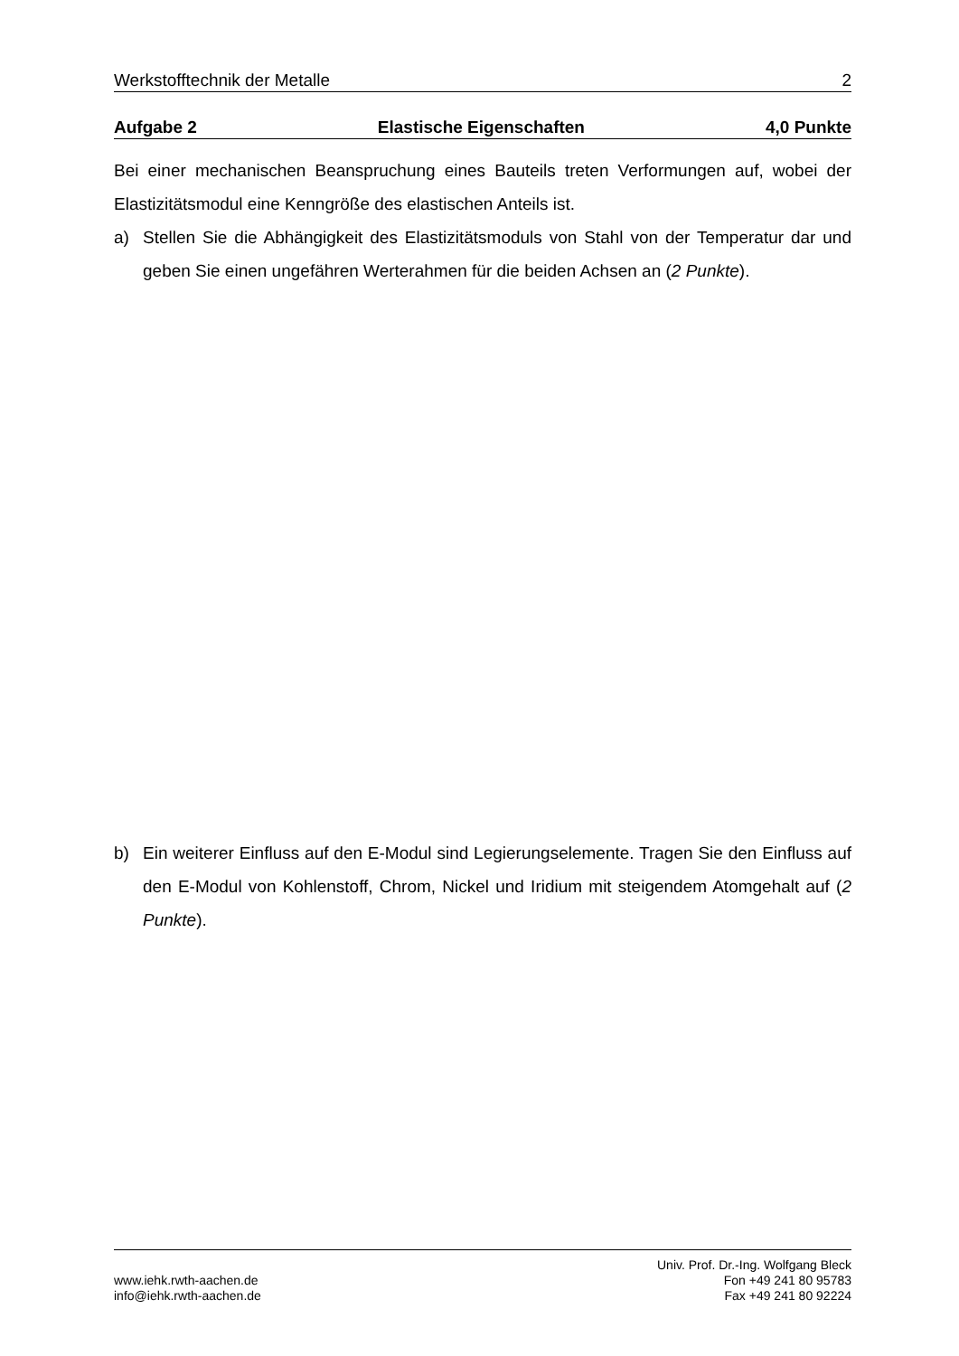Werkstofftechnik der Metalle 2
Aufgabe 2 Elastische Eigenschaften 4,0 Punkte
Bei einer mechanischen Beanspruchung eines Bauteils treten Verformungen auf, wobei der Elastizitätsmodul eine Kenngröße des elastischen Anteils ist.
a) Stellen Sie die Abhängigkeit des Elastizitätsmoduls von Stahl von der Temperatur dar und geben Sie einen ungefähren Werterahmen für die beiden Achsen an (2 Punkte).
b) Ein weiterer Einfluss auf den E-Modul sind Legierungselemente. Tragen Sie den Einfluss auf den E-Modul von Kohlenstoff, Chrom, Nickel und Iridium mit steigendem Atomgehalt auf (2 Punkte).
www.iehk.rwth-aachen.de
info@iehk.rwth-aachen.de
Univ. Prof. Dr.-Ing. Wolfgang Bleck
Fon +49 241 80 95783
Fax +49 241 80 92224